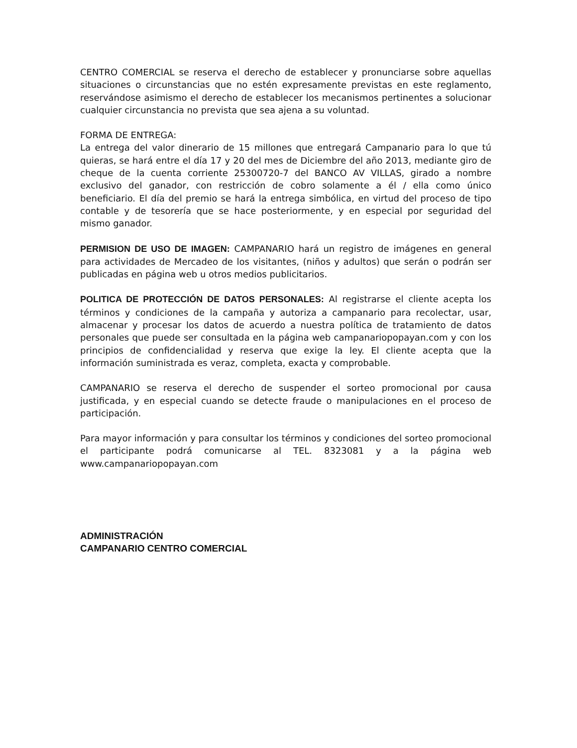CENTRO COMERCIAL se reserva el derecho de establecer y pronunciarse sobre aquellas situaciones o circunstancias que no estén expresamente previstas en este reglamento, reservándose asimismo el derecho de establecer los mecanismos pertinentes a solucionar cualquier circunstancia no prevista que sea ajena a su voluntad.
FORMA DE ENTREGA:
La entrega del valor dinerario de 15 millones que entregará Campanario para lo que tú quieras, se hará entre el día 17 y 20 del mes de Diciembre del año 2013, mediante giro de cheque de la cuenta corriente 25300720-7 del BANCO AV VILLAS, girado a nombre exclusivo del ganador, con restricción de cobro solamente a él / ella como único beneficiario. El día del premio se hará la entrega simbólica, en virtud del proceso de tipo contable y de tesorería que se hace posteriormente, y en especial por seguridad del mismo ganador.
PERMISION DE USO DE IMAGEN: CAMPANARIO hará un registro de imágenes en general para actividades de Mercadeo de los visitantes, (niños y adultos) que serán o podrán ser publicadas en página web u otros medios publicitarios.
POLITICA DE PROTECCIÓN DE DATOS PERSONALES: Al registrarse el cliente acepta los términos y condiciones de la campaña y autoriza a campanario para recolectar, usar, almacenar y procesar los datos de acuerdo a nuestra política de tratamiento de datos personales que puede ser consultada en la página web campanariopopayan.com y con los principios de confidencialidad y reserva que exige la ley. El cliente acepta que la información suministrada es veraz, completa, exacta y comprobable.
CAMPANARIO se reserva el derecho de suspender el sorteo promocional por causa justificada, y en especial cuando se detecte fraude o manipulaciones en el proceso de participación.
Para mayor información y para consultar los términos y condiciones del sorteo promocional el participante podrá comunicarse al TEL. 8323081 y a la página web www.campanariopopayan.com
ADMINISTRACIÓN
CAMPANARIO CENTRO COMERCIAL